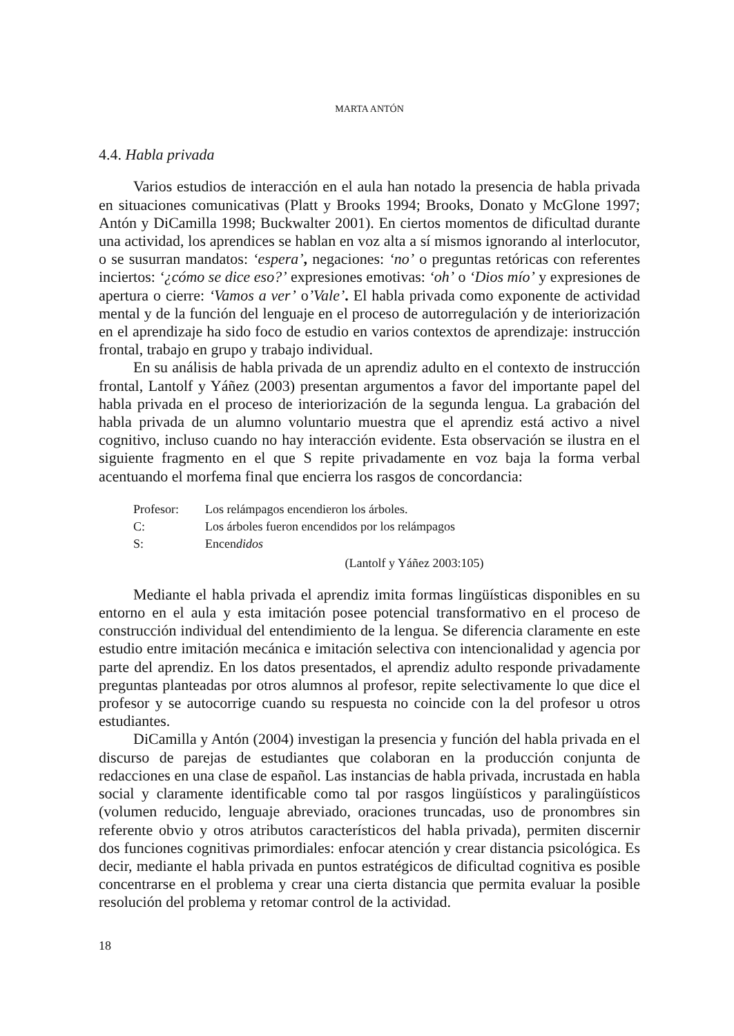MARTA ANTÓN
4.4. Habla privada
Varios estudios de interacción en el aula han notado la presencia de habla privada en situaciones comunicativas (Platt y Brooks 1994; Brooks, Donato y McGlone 1997; Antón y DiCamilla 1998; Buckwalter 2001). En ciertos momentos de dificultad durante una actividad, los aprendices se hablan en voz alta a sí mismos ignorando al interlocutor, o se susurran mandatos: ‘espera’, negaciones: ‘no’ o preguntas retóricas con referentes inciertos: ‘¿cómo se dice eso?’ expresiones emotivas: ‘oh’ o ‘Dios mío’ y expresiones de apertura o cierre: ‘Vamos a ver’ o’Vale’. El habla privada como exponente de actividad mental y de la función del lenguaje en el proceso de autorregulación y de interiorización en el aprendizaje ha sido foco de estudio en varios contextos de aprendizaje: instrucción frontal, trabajo en grupo y trabajo individual.
En su análisis de habla privada de un aprendiz adulto en el contexto de instrucción frontal, Lantolf y Yáñez (2003) presentan argumentos a favor del importante papel del habla privada en el proceso de interiorización de la segunda lengua. La grabación del habla privada de un alumno voluntario muestra que el aprendiz está activo a nivel cognitivo, incluso cuando no hay interacción evidente. Esta observación se ilustra en el siguiente fragmento en el que S repite privadamente en voz baja la forma verbal acentuando el morfema final que encierra los rasgos de concordancia:
Profesor: Los relámpagos encendieron los árboles.
C: Los árboles fueron encendidos por los relámpagos
S: Encendidos
(Lantolf y Yáñez 2003:105)
Mediante el habla privada el aprendiz imita formas lingüísticas disponibles en su entorno en el aula y esta imitación posee potencial transformativo en el proceso de construcción individual del entendimiento de la lengua. Se diferencia claramente en este estudio entre imitación mecánica e imitación selectiva con intencionalidad y agencia por parte del aprendiz. En los datos presentados, el aprendiz adulto responde privadamente preguntas planteadas por otros alumnos al profesor, repite selectivamente lo que dice el profesor y se autocorrige cuando su respuesta no coincide con la del profesor u otros estudiantes.
DiCamilla y Antón (2004) investigan la presencia y función del habla privada en el discurso de parejas de estudiantes que colaboran en la producción conjunta de redacciones en una clase de español. Las instancias de habla privada, incrustada en habla social y claramente identificable como tal por rasgos lingüísticos y paralingüísticos (volumen reducido, lenguaje abreviado, oraciones truncadas, uso de pronombres sin referente obvio y otros atributos característicos del habla privada), permiten discernir dos funciones cognitivas primordiales: enfocar atención y crear distancia psicológica. Es decir, mediante el habla privada en puntos estratégicos de dificultad cognitiva es posible concentrarse en el problema y crear una cierta distancia que permita evaluar la posible resolución del problema y retomar control de la actividad.
18